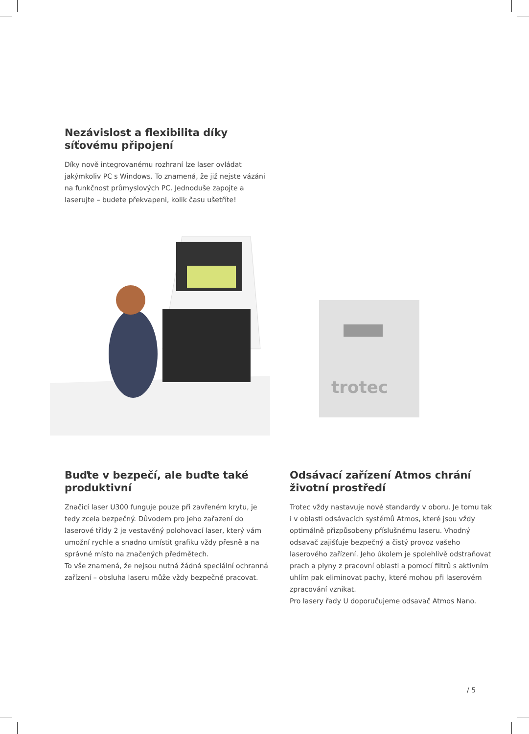Nezávislost a flexibilita díky síťovému připojení
Díky nově integrovanému rozhraní lze laser ovládat jakýmkoliv PC s Windows. To znamená, že již nejste vázáni na funkčnost průmyslových PC. Jednoduše zapojte a laserujte – budete překvapeni, kolik času ušetříte!
trotec
Buďte v bezpečí, ale buďte také produktivní
Značicí laser U300 funguje pouze při zavřeném krytu, je tedy zcela bezpečný. Důvodem pro jeho zařazení do laserové třídy 2 je vestavěný polohovací laser, který vám umožní rychle a snadno umístit grafiku vždy přesně a na správné místo na značených předmětech.
To vše znamená, že nejsou nutná žádná speciální ochranná zařízení – obsluha laseru může vždy bezpečně pracovat.
Odsávací zařízení Atmos chrání životní prostředí
Trotec vždy nastavuje nové standardy v oboru. Je tomu tak i v oblasti odsávacích systémů Atmos, které jsou vždy optimálně přizpůsobeny příslušnému laseru. Vhodný odsavač zajišťuje bezpečný a čistý provoz vašeho laserového zařízení. Jeho úkolem je spolehlivě odstraňovat prach a plyny z pracovní oblasti a pomocí filtrů s aktivním uhlím pak eliminovat pachy, které mohou při laserovém zpracování vznikat.
Pro lasery řady U doporučujeme odsavač Atmos Nano.
/ 5